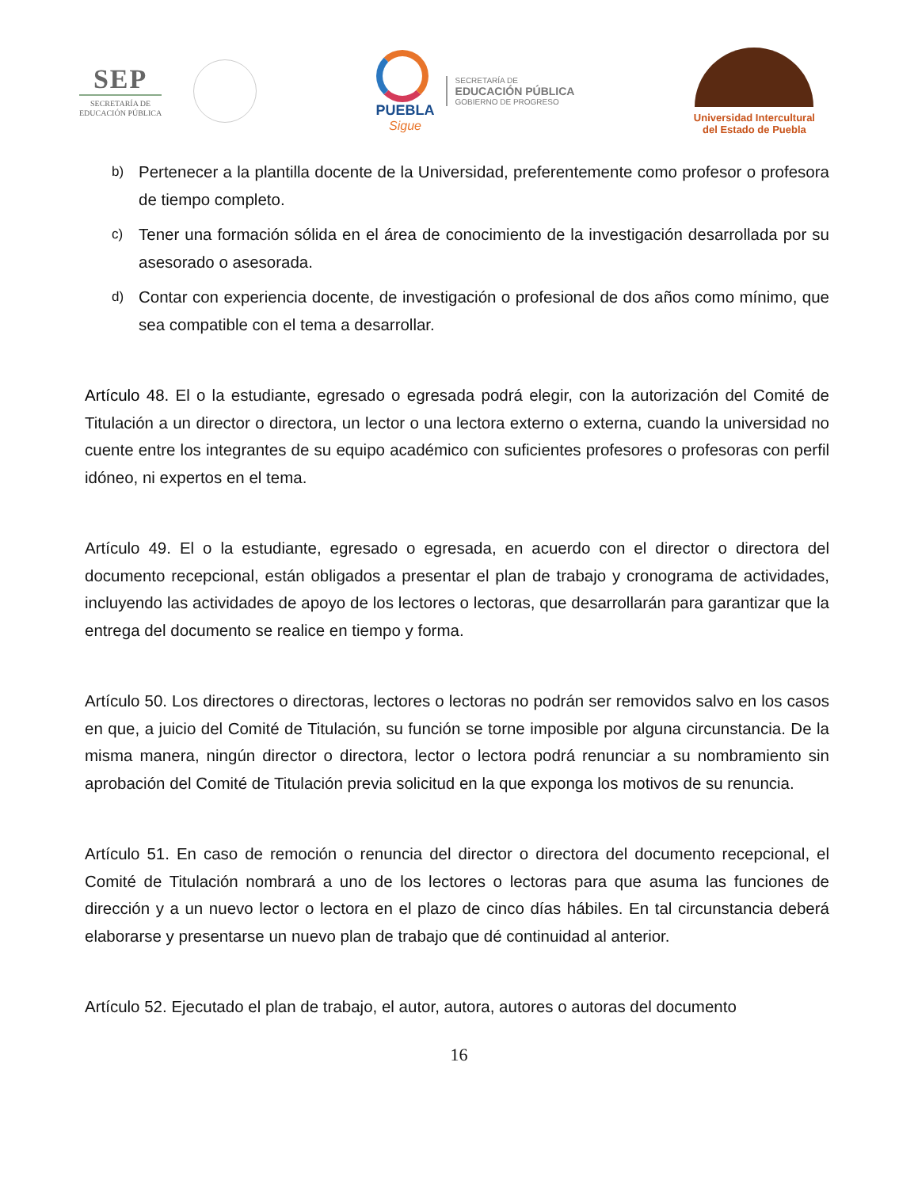SEP
SECRETARÍA DE
EDUCACIÓN PÚBLICA
PUEBLA
Sigue
SECRETARÍA DE
EDUCACIÓN PÚBLICA
GOBIERNO DE PROGRESO
Universidad Intercultural
del Estado de Puebla
b) Pertenecer a la plantilla docente de la Universidad, preferentemente como profesor o profesora de tiempo completo.
c) Tener una formación sólida en el área de conocimiento de la investigación desarrollada por su asesorado o asesorada.
d) Contar con experiencia docente, de investigación o profesional de dos años como mínimo, que sea compatible con el tema a desarrollar.
Artículo 48. El o la estudiante, egresado o egresada podrá elegir, con la autorización del Comité de Titulación a un director o directora, un lector o una lectora externo o externa, cuando la universidad no cuente entre los integrantes de su equipo académico con suficientes profesores o profesoras con perfil idóneo, ni expertos en el tema.
Artículo 49. El o la estudiante, egresado o egresada, en acuerdo con el director o directora del documento recepcional, están obligados a presentar el plan de trabajo y cronograma de actividades, incluyendo las actividades de apoyo de los lectores o lectoras, que desarrollarán para garantizar que la entrega del documento se realice en tiempo y forma.
Artículo 50. Los directores o directoras, lectores o lectoras no podrán ser removidos salvo en los casos en que, a juicio del Comité de Titulación, su función se torne imposible por alguna circunstancia. De la misma manera, ningún director o directora, lector o lectora podrá renunciar a su nombramiento sin aprobación del Comité de Titulación previa solicitud en la que exponga los motivos de su renuncia.
Artículo 51. En caso de remoción o renuncia del director o directora del documento recepcional, el Comité de Titulación nombrará a uno de los lectores o lectoras para que asuma las funciones de dirección y a un nuevo lector o lectora en el plazo de cinco días hábiles. En tal circunstancia deberá elaborarse y presentarse un nuevo plan de trabajo que dé continuidad al anterior.
Artículo 52. Ejecutado el plan de trabajo, el autor, autora, autores o autoras del documento
16